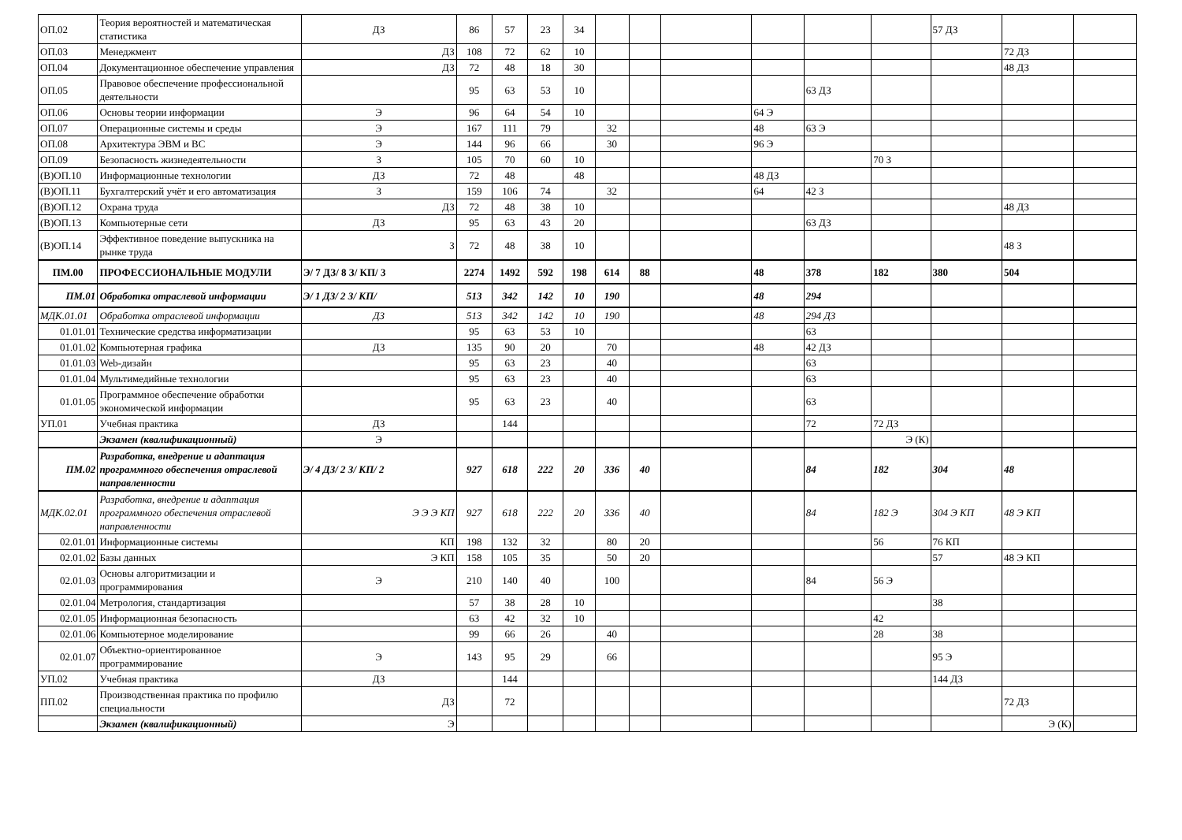| ОП.02 | Теория вероятностей и математическая статистика | ДЗ | 86 | 57 | 23 | 34 | | | | | | | 57 ДЗ | | |
| ОП.03 | Менеджмент | ДЗ | 108 | 72 | 62 | 10 | | | | | | | | 72 ДЗ | |
| ОП.04 | Документационное обеспечение управления | ДЗ | 72 | 48 | 18 | 30 | | | | | | | | 48 ДЗ | |
| ОП.05 | Правовое обеспечение профессиональной деятельности | | 95 | 63 | 53 | 10 | | | | | 63 ДЗ | | | | |
| ОП.06 | Основы теории информации | Э | 96 | 64 | 54 | 10 | | | | 64 Э | | | | | |
| ОП.07 | Операционные системы и среды | Э | 167 | 111 | 79 | | 32 | | | 48 | 63 Э | | | | |
| ОП.08 | Архитектура ЭВМ и ВС | Э | 144 | 96 | 66 | | 30 | | | 96 Э | | | | | |
| ОП.09 | Безопасность жизнедеятельности | З | 105 | 70 | 60 | 10 | | | | | | 70 З | | | |
| (В)ОП.10 | Информационные технологии | ДЗ | 72 | 48 | | 48 | | | | 48 ДЗ | | | | | |
| (В)ОП.11 | Бухгалтерский учёт и его автоматизация | З | 159 | 106 | 74 | | 32 | | | 64 | 42 З | | | | |
| (В)ОП.12 | Охрана труда | ДЗ | 72 | 48 | 38 | 10 | | | | | | | | 48 ДЗ | |
| (В)ОП.13 | Компьютерные сети | ДЗ | 95 | 63 | 43 | 20 | | | | | 63 ДЗ | | | | |
| (В)ОП.14 | Эффективное поведение выпускника на рынке труда | З | 72 | 48 | 38 | 10 | | | | | | | | 48 З | |
| ПМ.00 | ПРОФЕССИОНАЛЬНЫЕ МОДУЛИ | Э/ 7 ДЗ/ 8 З/ КП/ 3 | 2274 | 1492 | 592 | 198 | 614 | 88 | | 48 | 378 | 182 | 380 | 504 | |
| ПМ.01 | Обработка отраслевой информации | Э/ 1 ДЗ/ 2 З/ КП/ | 513 | 342 | 142 | 10 | 190 | | | 48 | 294 | | | | |
| МДК.01.01 | Обработка отраслевой информации | ДЗ | 513 | 342 | 142 | 10 | 190 | | | 48 | 294 ДЗ | | | | |
| 01.01.01 | Технические средства информатизации | | 95 | 63 | 53 | 10 | | | | | 63 | | | | |
| 01.01.02 | Компьютерная графика | ДЗ | 135 | 90 | 20 | | 70 | | | 48 | 42 ДЗ | | | | |
| 01.01.03 | Web-дизайн | | 95 | 63 | 23 | | 40 | | | | 63 | | | | |
| 01.01.04 | Мультимедийные технологии | | 95 | 63 | 23 | | 40 | | | | 63 | | | | |
| 01.01.05 | Программное обеспечение обработки экономической информации | | 95 | 63 | 23 | | 40 | | | | 63 | | | | |
| УП.01 | Учебная практика | ДЗ | | 144 | | | | | | | 72 | 72 ДЗ | | | |
| | Экзамен (квалификационный) | Э | | | | | | | | | | Э (К) | | | |
| ПМ.02 | Разработка, внедрение и адаптация программного обеспечения отраслевой направленности | Э/ 4 ДЗ/ 2 З/ КП/ 2 | 927 | 618 | 222 | 20 | 336 | 40 | | | 84 | 182 | 304 | 48 | |
| МДК.02.01 | Разработка, внедрение и адаптация программного обеспечения отраслевой направленности | Э Э Э КП | 927 | 618 | 222 | 20 | 336 | 40 | | | 84 | 182 Э | 304 Э КП | 48 Э КП | |
| 02.01.01 | Информационные системы | КП | 198 | 132 | 32 | | 80 | 20 | | | | 56 | 76 КП | | |
| 02.01.02 | Базы данных | Э КП | 158 | 105 | 35 | | 50 | 20 | | | | | 57 | 48 Э КП | |
| 02.01.03 | Основы алгоритмизации и программирования | Э | 210 | 140 | 40 | | 100 | | | | 84 | 56 Э | | | |
| 02.01.04 | Метрология, стандартизация | | 57 | 38 | 28 | 10 | | | | | | | 38 | | |
| 02.01.05 | Информационная безопасность | | 63 | 42 | 32 | 10 | | | | | | 42 | | | |
| 02.01.06 | Компьютерное моделирование | | 99 | 66 | 26 | | 40 | | | | | 28 | 38 | | |
| 02.01.07 | Объектно-ориентированное программирование | Э | 143 | 95 | 29 | | 66 | | | | | | 95 Э | | |
| УП.02 | Учебная практика | ДЗ | | 144 | | | | | | | | | 144 ДЗ | | |
| ПП.02 | Производственная практика по профилю специальности | ДЗ | | 72 | | | | | | | | | | 72 ДЗ | |
| | Экзамен (квалификационный) | Э | | | | | | | | | | | | Э (К) | |